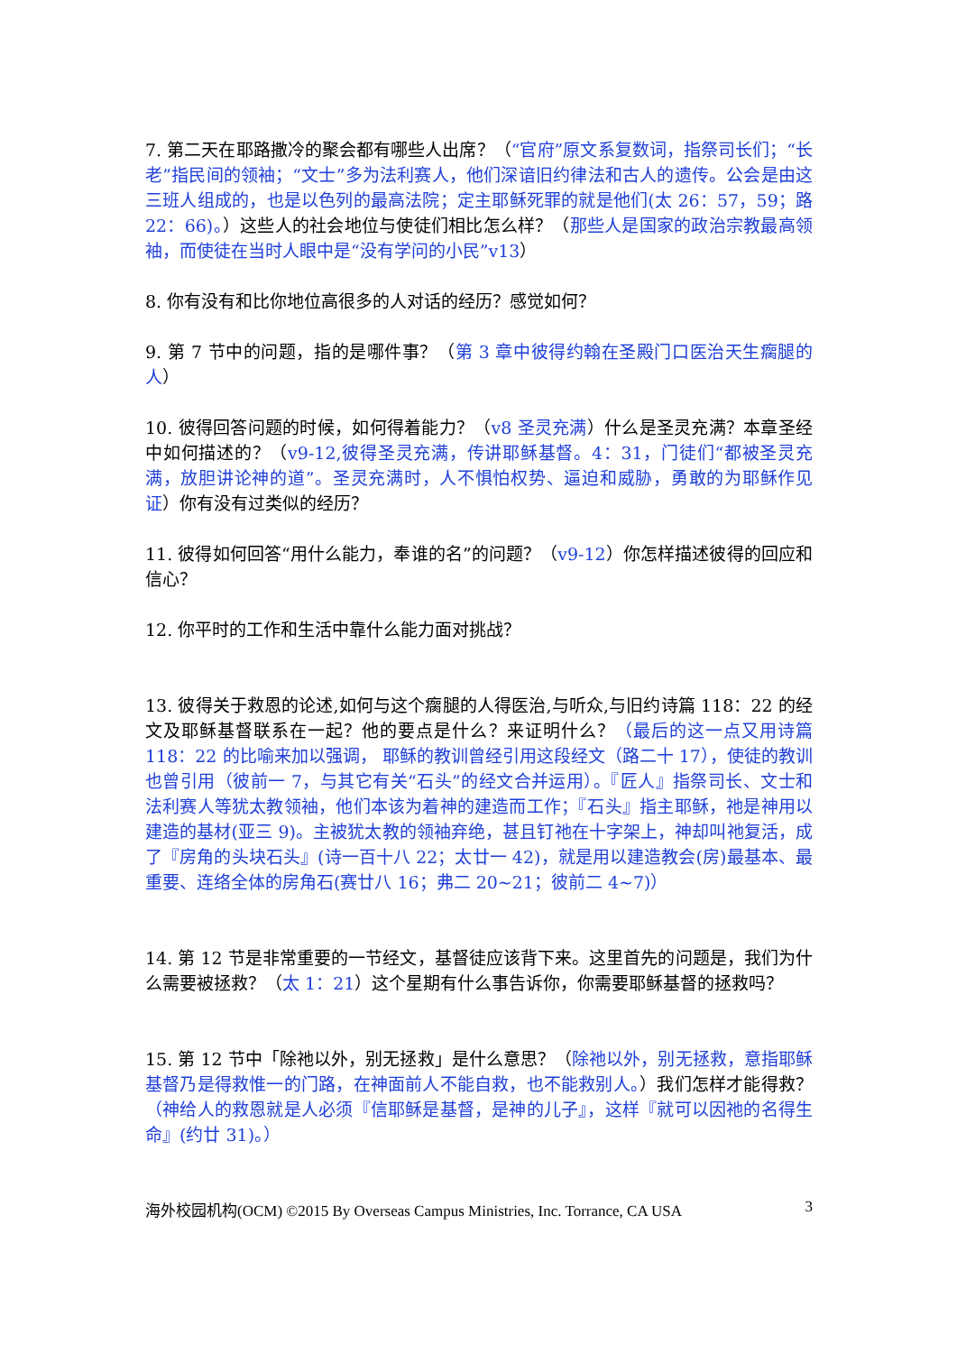7. 第二天在耶路撒冷的聚会都有哪些人出席？（“官府”原文系复数词，指祭司长们；“长老”指民间的领袖；“文士”多为法利赛人，他们深谙旧约律法和古人的遗传。公会是由这三班人组成的，也是以色列的最高法院；定主耶稣死罪的就是他们(太 26：57，59；路 22：66)。）这些人的社会地位与使徒们相比怎么样？（那些人是国家的政治宗教最高领袖，而使徒在当时人眼中是“没有学问的小民”v13）
8. 你有没有和比你地位高很多的人对话的经历？感觉如何？
9. 第 7 节中的问题，指的是哪件事？（第 3 章中彼得约翰在圣殿门口医治天生瘸腿的人）
10. 彼得回答问题的时候，如何得着能力？（v8 圣灵充满）什么是圣灵充满？本章圣经中如何描述的？（v9-12,彼得圣灵充满，传讲耶稣基督。4：31，门徒们“都被圣灵充满，放胆讲论神的道”。圣灵充满时，人不惧怕权势、逼迫和威胁，勇敢的为耶稣作见证）你有没有过类似的经历？
11. 彼得如何回答“用什么能力，奉谁的名”的问题？（v9-12）你怎样描述彼得的回应和信心？
12. 你平时的工作和生活中靠什么能力面对挑战？
13. 彼得关于救恩的论述,如何与这个瘸腿的人得医治,与听众,与旧约诗篇 118：22 的经文及耶稣基督联系在一起？他的要点是什么？来证明什么？（最后的这一点又用诗篇 118：22 的比喻来加以强调， 耶稣的教训曾经引用这段经文（路二十 17），使徒的教训也曾引用（彼前一 7，与其它有关“石头”的经文合并运用）。『匠人』指祭司长、文士和法利赛人等犹太教领袖，他们本该为着神的建造而工作；『石头』指主耶稣，祂是神用以建造的基材(亚三 9)。主被犹太教的领袖弃绝，甚且钉祂在十字架上，神却叫祂复活，成了『房角的头块石头』(诗一百十八 22；太廿一 42)，就是用以建造教会(房)最基本、最重要、连络全体的房角石(赛廿八 16；弗二 20~21；彼前二 4~7)）
14. 第 12 节是非常重要的一节经文，基督徒应该背下来。这里首先的问题是，我们为什么需要被拯救？（太 1：21）这个星期有什么事告诉你，你需要耶稣基督的拯救吗？
15. 第 12 节中「除祂以外，别无拯救」是什么意思？（除祂以外，别无拯救，意指耶稣基督乃是得救惟一的门路，在神面前人不能自救，也不能救别人。）我们怎样才能得救？（神给人的救恩就是人必须『信耶稣是基督，是神的儿子』，这样『就可以因祂的名得生命』(约廿 31)。）
海外校园机构(OCM) ©2015 By Overseas Campus Ministries, Inc. Torrance, CA USA 3